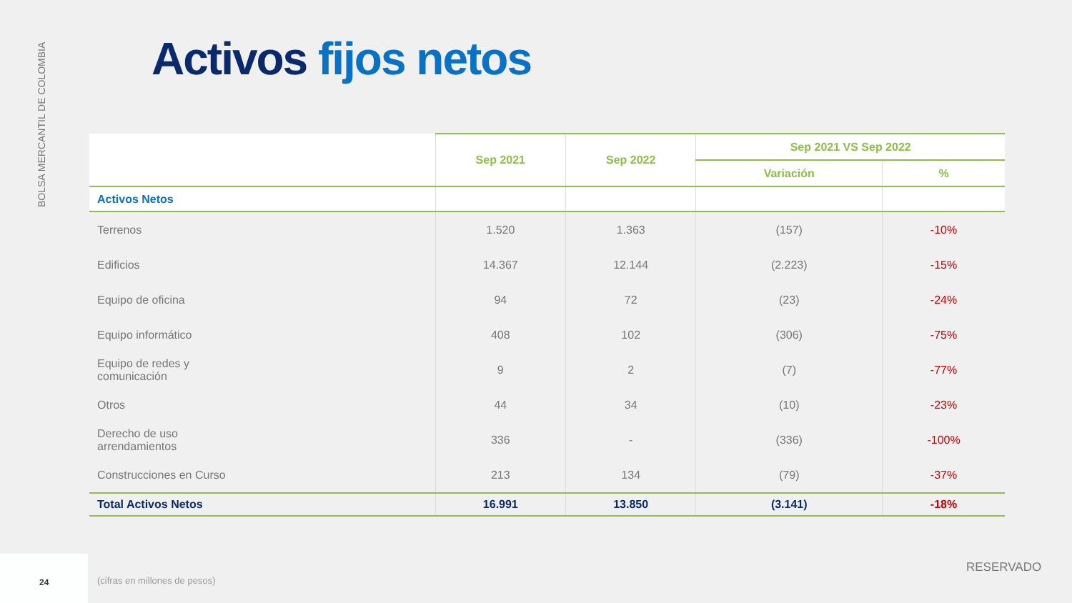BOLSA MERCANTIL DE COLOMBIA
Activos fijos netos
| | Sep 2021 | Sep 2022 | Sep 2021 VS Sep 2022 | |
| --- | --- | --- | --- | --- |
| | | | Variación | % |
| Activos Netos | | | | |
| Terrenos | 1.520 | 1.363 | (157) | -10% |
| Edificios | 14.367 | 12.144 | (2.223) | -15% |
| Equipo de oficina | 94 | 72 | (23) | -24% |
| Equipo informático | 408 | 102 | (306) | -75% |
| Equipo de redes y comunicación | 9 | 2 | (7) | -77% |
| Otros | 44 | 34 | (10) | -23% |
| Derecho de uso arrendamientos | 336 | - | (336) | -100% |
| Construcciones en Curso | 213 | 134 | (79) | -37% |
| Total Activos Netos | 16.991 | 13.850 | (3.141) | -18% |
24
(cifras en millones de pesos)
RESERVADO